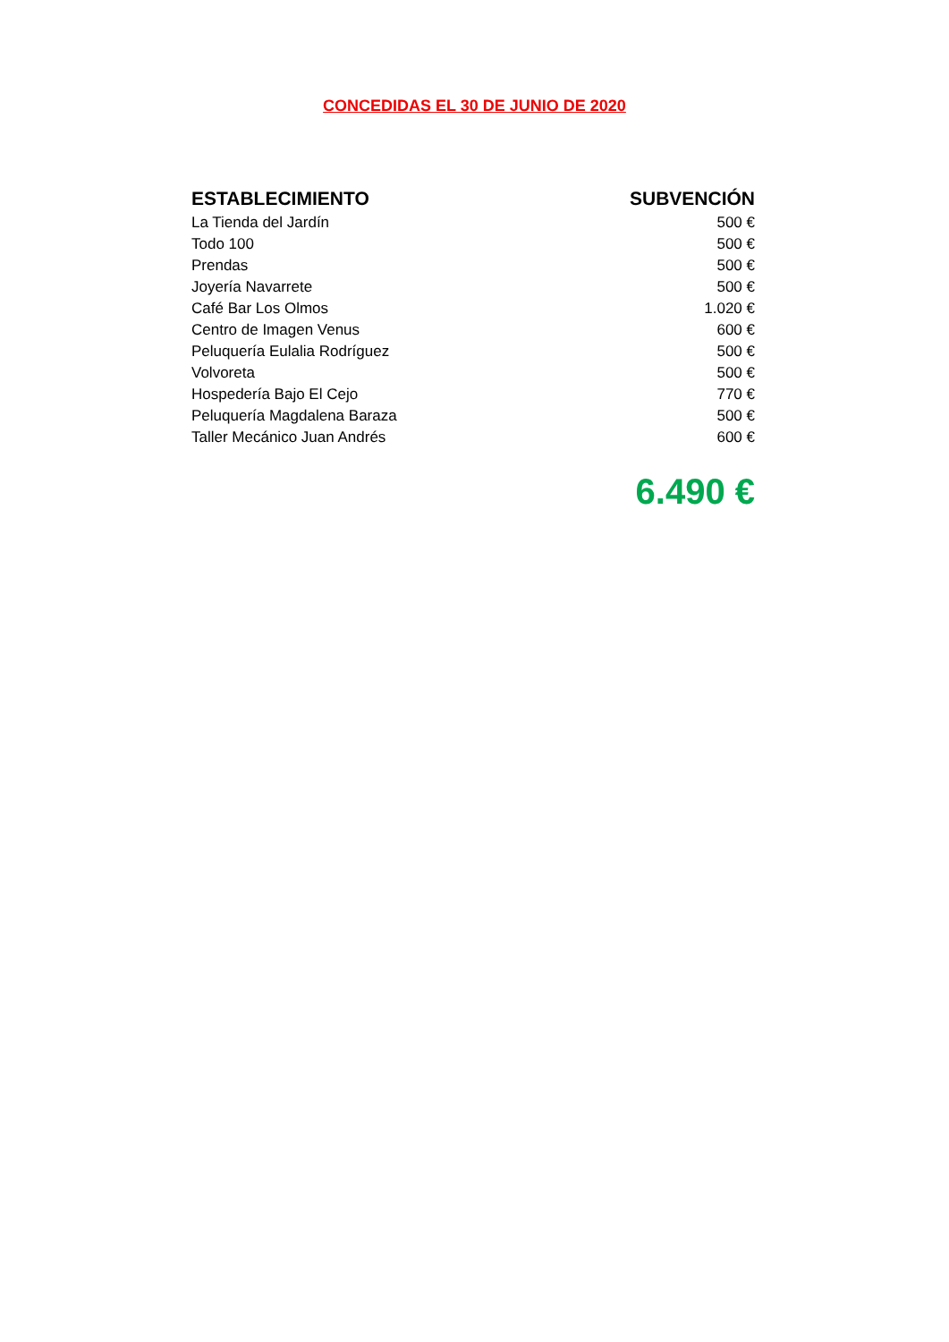CONCEDIDAS EL 30 DE JUNIO DE 2020
| ESTABLECIMIENTO | SUBVENCIÓN |
| --- | --- |
| La Tienda del Jardín | 500 € |
| Todo 100 | 500 € |
| Prendas | 500 € |
| Joyería Navarrete | 500 € |
| Café Bar Los Olmos | 1.020 € |
| Centro de Imagen Venus | 600 € |
| Peluquería Eulalia Rodríguez | 500 € |
| Volvoreta | 500 € |
| Hospedería Bajo El Cejo | 770 € |
| Peluquería Magdalena Baraza | 500 € |
| Taller Mecánico Juan Andrés | 600 € |
| | 6.490 € |